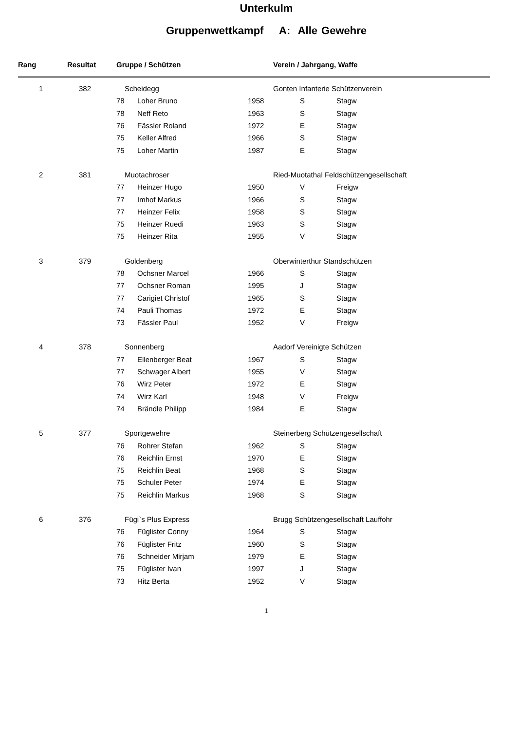Unterkulm
Gruppenwettkampf A: Alle Gewehre
| Rang | Resultat | Gruppe / Schützen | | | Verein / Jahrgang, Waffe | |
| --- | --- | --- | --- | --- | --- | --- |
| 1 | 382 | Scheidegg | | | Gonten Infanterie Schützenverein | |
| | | 78 | Loher Bruno | 1958 | S | Stagw |
| | | 78 | Neff Reto | 1963 | S | Stagw |
| | | 76 | Fässler Roland | 1972 | E | Stagw |
| | | 75 | Keller Alfred | 1966 | S | Stagw |
| | | 75 | Loher Martin | 1987 | E | Stagw |
| 2 | 381 | Muotachroser | | | Ried-Muotathal Feldschützengesellschaft | |
| | | 77 | Heinzer Hugo | 1950 | V | Freigw |
| | | 77 | Imhof Markus | 1966 | S | Stagw |
| | | 77 | Heinzer Felix | 1958 | S | Stagw |
| | | 75 | Heinzer Ruedi | 1963 | S | Stagw |
| | | 75 | Heinzer Rita | 1955 | V | Stagw |
| 3 | 379 | Goldenberg | | | Oberwinterthur Standschützen | |
| | | 78 | Ochsner Marcel | 1966 | S | Stagw |
| | | 77 | Ochsner Roman | 1995 | J | Stagw |
| | | 77 | Carigiet Christof | 1965 | S | Stagw |
| | | 74 | Pauli Thomas | 1972 | E | Stagw |
| | | 73 | Fässler Paul | 1952 | V | Freigw |
| 4 | 378 | Sonnenberg | | | Aadorf Vereinigte Schützen | |
| | | 77 | Ellenberger Beat | 1967 | S | Stagw |
| | | 77 | Schwager Albert | 1955 | V | Stagw |
| | | 76 | Wirz Peter | 1972 | E | Stagw |
| | | 74 | Wirz Karl | 1948 | V | Freigw |
| | | 74 | Brändle Philipp | 1984 | E | Stagw |
| 5 | 377 | Sportgewehre | | | Steinerberg Schützengesellschaft | |
| | | 76 | Rohrer Stefan | 1962 | S | Stagw |
| | | 76 | Reichlin Ernst | 1970 | E | Stagw |
| | | 75 | Reichlin Beat | 1968 | S | Stagw |
| | | 75 | Schuler Peter | 1974 | E | Stagw |
| | | 75 | Reichlin Markus | 1968 | S | Stagw |
| 6 | 376 | Fügi`s Plus Express | | | Brugg Schützengesellschaft Lauffohr | |
| | | 76 | Füglister Conny | 1964 | S | Stagw |
| | | 76 | Füglister Fritz | 1960 | S | Stagw |
| | | 76 | Schneider Mirjam | 1979 | E | Stagw |
| | | 75 | Füglister Ivan | 1997 | J | Stagw |
| | | 73 | Hitz Berta | 1952 | V | Stagw |
1